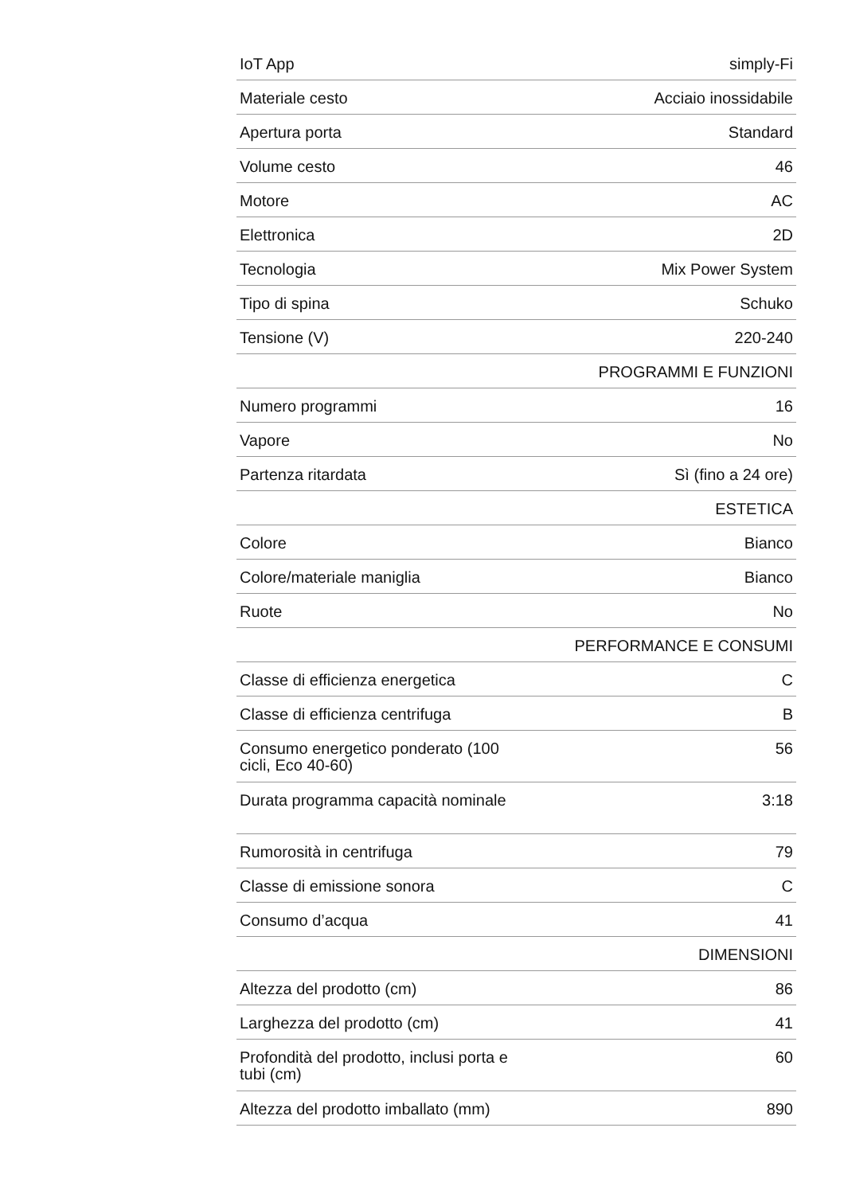| IoT App | simply-Fi |
| Materiale cesto | Acciaio inossidabile |
| Apertura porta | Standard |
| Volume cesto | 46 |
| Motore | AC |
| Elettronica | 2D |
| Tecnologia | Mix Power System |
| Tipo di spina | Schuko |
| Tensione (V) | 220-240 |
| | PROGRAMMI E FUNZIONI |
| Numero programmi | 16 |
| Vapore | No |
| Partenza ritardata | Sì (fino a 24 ore) |
| | ESTETICA |
| Colore | Bianco |
| Colore/materiale maniglia | Bianco |
| Ruote | No |
| | PERFORMANCE E CONSUMI |
| Classe di efficienza energetica | C |
| Classe di efficienza centrifuga | B |
| Consumo energetico ponderato (100 cicli, Eco 40-60) | 56 |
| Durata programma capacità nominale | 3:18 |
| Rumorosità in centrifuga | 79 |
| Classe di emissione sonora | C |
| Consumo d’acqua | 41 |
| | DIMENSIONI |
| Altezza del prodotto (cm) | 86 |
| Larghezza del prodotto (cm) | 41 |
| Profondità del prodotto, inclusi porta e tubi (cm) | 60 |
| Altezza del prodotto imballato (mm) | 890 |